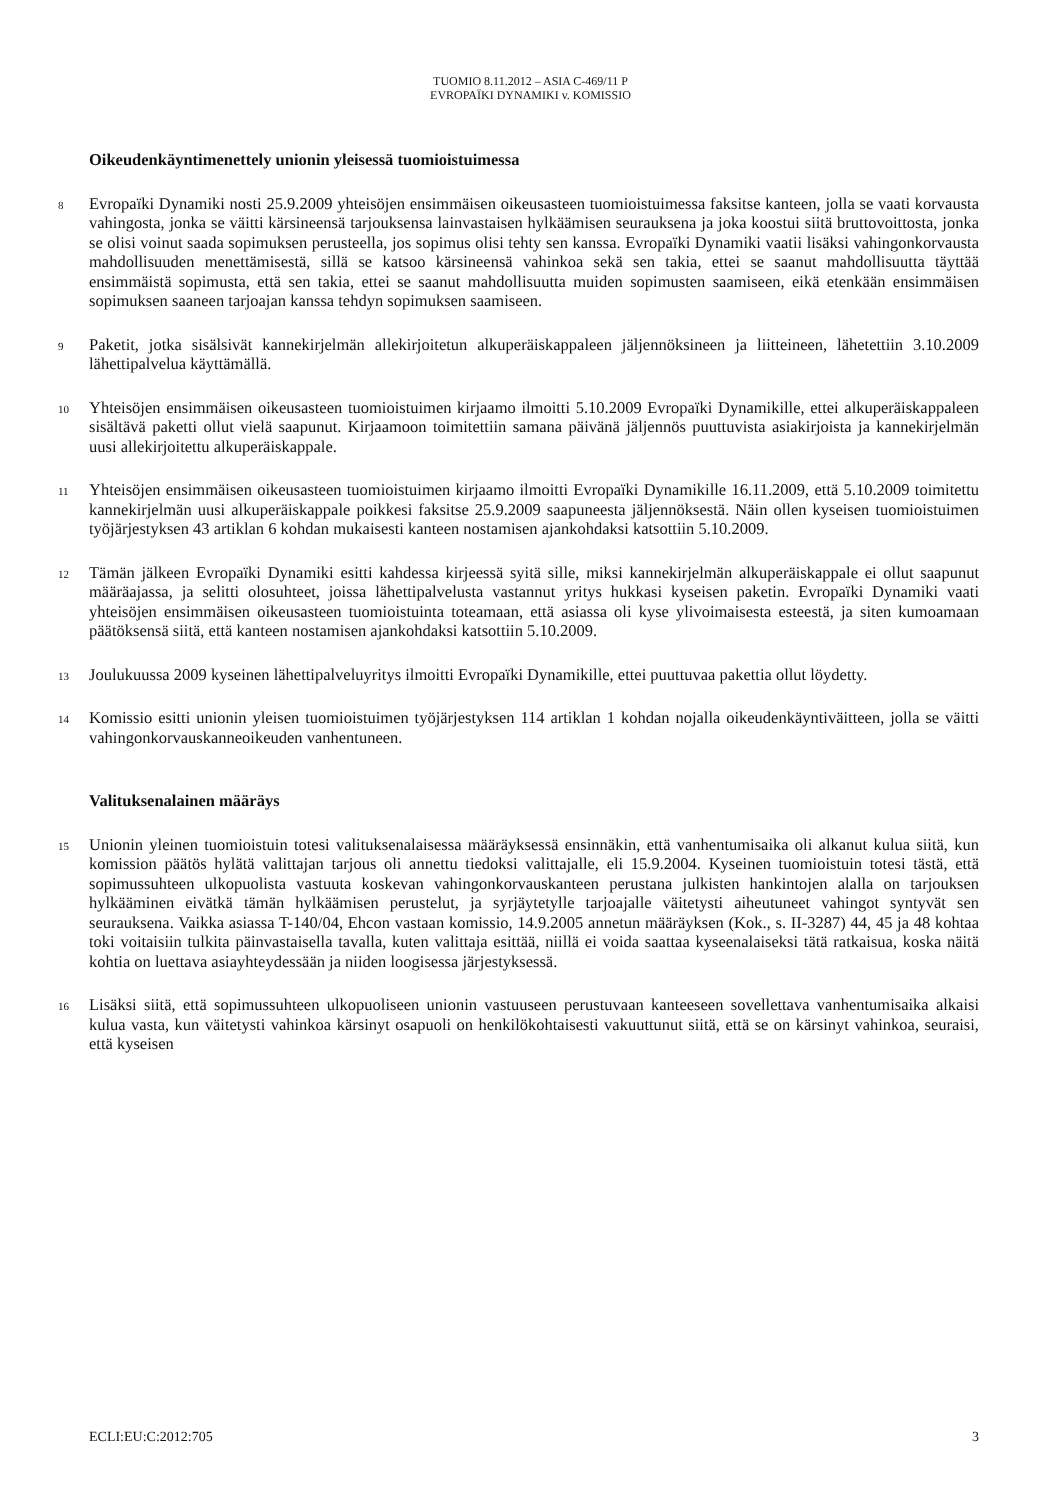TUOMIO 8.11.2012 – ASIA C-469/11 P
EVROPAÏKI DYNAMIKI v. KOMISSIO
Oikeudenkäyntimenettely unionin yleisessä tuomioistuimessa
8
Evropaïki Dynamiki nosti 25.9.2009 yhteisöjen ensimmäisen oikeusasteen tuomioistuimessa faksitse kanteen, jolla se vaati korvausta vahingosta, jonka se väitti kärsineensä tarjouksensa lainvastaisen hylkäämisen seurauksena ja joka koostui siitä bruttovoittosta, jonka se olisi voinut saada sopimuksen perusteella, jos sopimus olisi tehty sen kanssa. Evropaïki Dynamiki vaatii lisäksi vahingonkorvausta mahdollisuuden menettämisestä, sillä se katsoo kärsineensä vahinkoa sekä sen takia, ettei se saanut mahdollisuutta täyttää ensimmäistä sopimusta, että sen takia, ettei se saanut mahdollisuutta muiden sopimusten saamiseen, eikä etenkään ensimmäisen sopimuksen saaneen tarjoajan kanssa tehdyn sopimuksen saamiseen.
9
Paketit, jotka sisälsivät kannekirjelmän allekirjoitetun alkuperäiskappaleen jäljennöksineen ja liitteineen, lähetettiin 3.10.2009 lähettipalvelua käyttämällä.
10
Yhteisöjen ensimmäisen oikeusasteen tuomioistuimen kirjaamo ilmoitti 5.10.2009 Evropaïki Dynamikille, ettei alkuperäiskappaleen sisältävä paketti ollut vielä saapunut. Kirjaamoon toimitettiin samana päivänä jäljennös puuttuvista asiakirjoista ja kannekirjelmän uusi allekirjoitettu alkuperäiskappale.
11
Yhteisöjen ensimmäisen oikeusasteen tuomioistuimen kirjaamo ilmoitti Evropaïki Dynamikille 16.11.2009, että 5.10.2009 toimitettu kannekirjelmän uusi alkuperäiskappale poikkesi faksitse 25.9.2009 saapuneesta jäljennöksestä. Näin ollen kyseisen tuomioistuimen työjärjestyksen 43 artiklan 6 kohdan mukaisesti kanteen nostamisen ajankohdaksi katsottiin 5.10.2009.
12
Tämän jälkeen Evropaïki Dynamiki esitti kahdessa kirjeessä syitä sille, miksi kannekirjelmän alkuperäiskappale ei ollut saapunut määräajassa, ja selitti olosuhteet, joissa lähettipalvelusta vastannut yritys hukkasi kyseisen paketin. Evropaïki Dynamiki vaati yhteisöjen ensimmäisen oikeusasteen tuomioistuinta toteamaan, että asiassa oli kyse ylivoimaisesta esteestä, ja siten kumoamaan päätöksensä siitä, että kanteen nostamisen ajankohdaksi katsottiin 5.10.2009.
13
Joulukuussa 2009 kyseinen lähettipalveluyritys ilmoitti Evropaïki Dynamikille, ettei puuttuvaa pakettia ollut löydetty.
14
Komissio esitti unionin yleisen tuomioistuimen työjärjestyksen 114 artiklan 1 kohdan nojalla oikeudenkäyntiväitteen, jolla se väitti vahingonkorvauskanneoikeuden vanhentuneen.
Valituksenalainen määräys
15
Unionin yleinen tuomioistuin totesi valituksenalaisessa määräyksessä ensinnäkin, että vanhentumisaika oli alkanut kulua siitä, kun komission päätös hylätä valittajan tarjous oli annettu tiedoksi valittajalle, eli 15.9.2004. Kyseinen tuomioistuin totesi tästä, että sopimussuhteen ulkopuolista vastuuta koskevan vahingonkorvauskanteen perustana julkisten hankintojen alalla on tarjouksen hylkääminen eivätkä tämän hylkäämisen perustelut, ja syrjäytetylle tarjoajalle väitetysti aiheutuneet vahingot syntyvät sen seurauksena. Vaikka asiassa T-140/04, Ehcon vastaan komissio, 14.9.2005 annetun määräyksen (Kok., s. II-3287) 44, 45 ja 48 kohtaa toki voitaisiin tulkita päinvastaisella tavalla, kuten valittaja esittää, niillä ei voida saattaa kyseenalaiseksi tätä ratkaisua, koska näitä kohtia on luettava asiayhteydessään ja niiden loogisessa järjestyksessä.
16
Lisäksi siitä, että sopimussuhteen ulkopuoliseen unionin vastuuseen perustuvaan kanteeseen sovellettava vanhentumisaika alkaisi kulua vasta, kun väitetysti vahinkoa kärsinyt osapuoli on henkilökohtaisesti vakuuttunut siitä, että se on kärsinyt vahinkoa, seuraisi, että kyseisen
ECLI:EU:C:2012:705 3